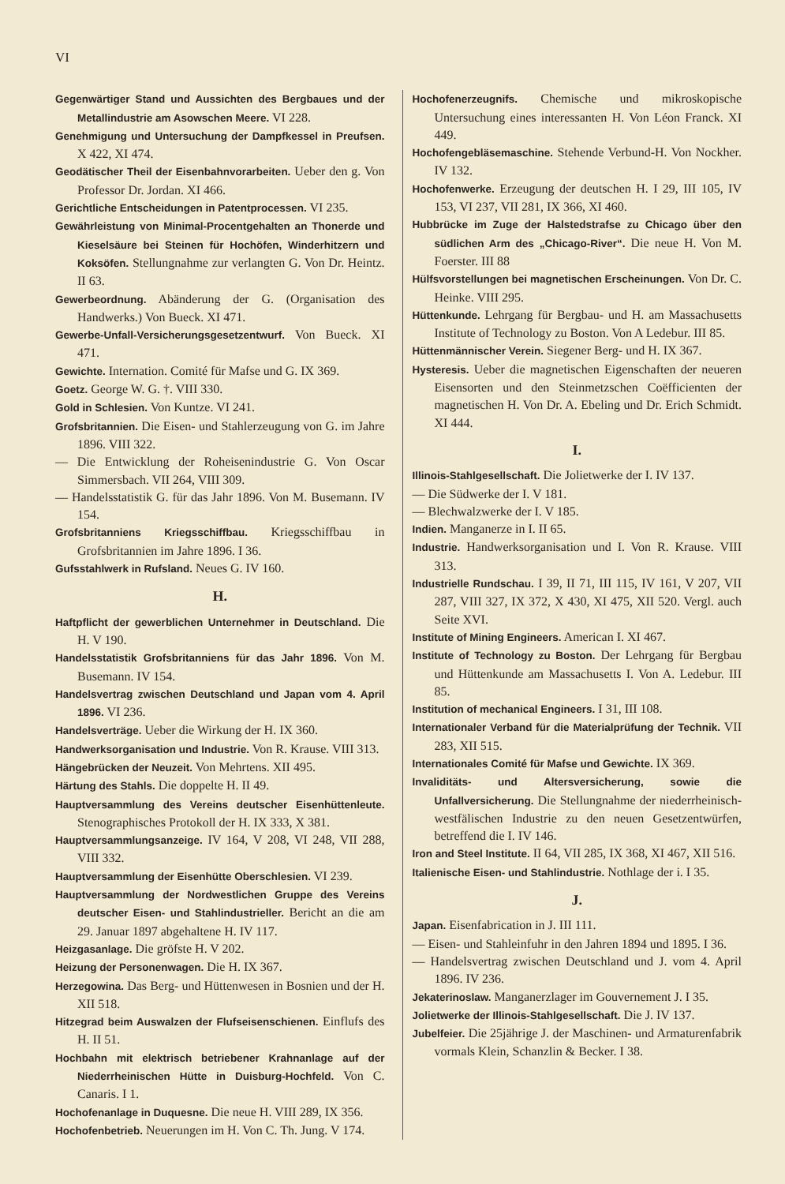VI
Gegenwärtiger Stand und Aussichten des Bergbaues und der Metallindustrie am Asowschen Meere. VI 228.
Genehmigung und Untersuchung der Dampfkessel in Preufsen. X 422, XI 474.
Geodätischer Theil der Eisenbahnvorarbeiten. Ueber den g. Von Professor Dr. Jordan. XI 466.
Gerichtliche Entscheidungen in Patentprocessen. VI 235.
Gewährleistung von Minimal-Procentgehalten an Thonerde und Kieselsäure bei Steinen für Hochöfen, Winderhitzern und Koksöfen. Stellungnahme zur verlangten G. Von Dr. Heintz. II 63.
Gewerbeordnung. Abänderung der G. (Organisation des Handwerks.) Von Bueck. XI 471.
Gewerbe-Unfall-Versicherungsgesetzentwurf. Von Bueck. XI 471.
Gewichte. Internation. Comité für Mafse und G. IX 369.
Goetz. George W. G. †. VIII 330.
Gold in Schlesien. Von Kuntze. VI 241.
Grofsbritannien. Die Eisen- und Stahlerzeugung von G. im Jahre 1896. VIII 322.
— Die Entwicklung der Roheisenindustrie G. Von Oscar Simmersbach. VII 264, VIII 309.
— Handelsstatistik G. für das Jahr 1896. Von M. Busemann. IV 154.
Grofsbritanniens Kriegsschiffbau. Kriegsschiffbau in Grofsbritannien im Jahre 1896. I 36.
Gufsstahlwerk in Rufsland. Neues G. IV 160.
H.
Haftpflicht der gewerblichen Unternehmer in Deutschland. Die H. V 190.
Handelsstatistik Grofsbritanniens für das Jahr 1896. Von M. Busemann. IV 154.
Handelsvertrag zwischen Deutschland und Japan vom 4. April 1896. VI 236.
Handelsverträge. Ueber die Wirkung der H. IX 360.
Handwerksorganisation und Industrie. Von R. Krause. VIII 313.
Hängebrücken der Neuzeit. Von Mehrtens. XII 495.
Härtung des Stahls. Die doppelte H. II 49.
Hauptversammlung des Vereins deutscher Eisenhüttenleute. Stenographisches Protokoll der H. IX 333, X 381.
Hauptversammlungsanzeige. IV 164, V 208, VI 248, VII 288, VIII 332.
Hauptversammlung der Eisenhütte Oberschlesien. VI 239.
Hauptversammlung der Nordwestlichen Gruppe des Vereins deutscher Eisen- und Stahlindustrieller. Bericht an die am 29. Januar 1897 abgehaltene H. IV 117.
Heizgasanlage. Die gröfste H. V 202.
Heizung der Personenwagen. Die H. IX 367.
Herzegowina. Das Berg- und Hüttenwesen in Bosnien und der H. XII 518.
Hitzegrad beim Auswalzen der Flufseisenschienen. Einflufs des H. II 51.
Hochbahn mit elektrisch betriebener Krahnanlage auf der Niederrheinischen Hütte in Duisburg-Hochfeld. Von C. Canaris. I 1.
Hochofenanlage in Duquesne. Die neue H. VIII 289, IX 356.
Hochofenbetrieb. Neuerungen im H. Von C. Th. Jung. V 174.
Hochofenerzeugnifs. Chemische und mikroskopische Untersuchung eines interessanten H. Von Léon Franck. XI 449.
Hochofengebläsemaschine. Stehende Verbund-H. Von Nockher. IV 132.
Hochofenwerke. Erzeugung der deutschen H. I 29, III 105, IV 153, VI 237, VII 281, IX 366, XI 460.
Hubbrücke im Zuge der Halstedstrafse zu Chicago über den südlichen Arm des „Chicago-River“. Die neue H. Von M. Foerster. III 88
Hülfsvorstellungen bei magnetischen Erscheinungen. Von Dr. C. Heinke. VIII 295.
Hüttenkunde. Lehrgang für Bergbau- und H. am Massachusetts Institute of Technology zu Boston. Von A Ledebur. III 85.
Hüttenmännischer Verein. Siegener Berg- und H. IX 367.
Hysteresis. Ueber die magnetischen Eigenschaften der neueren Eisensorten und den Steinmetzschen Coëfficienten der magnetischen H. Von Dr. A. Ebeling und Dr. Erich Schmidt. XI 444.
I.
Illinois-Stahlgesellschaft. Die Jolietwerke der I. IV 137.
— Die Südwerke der I. V 181.
— Blechwalzwerke der I. V 185.
Indien. Manganerze in I. II 65.
Industrie. Handwerksorganisation und I. Von R. Krause. VIII 313.
Industrielle Rundschau. I 39, II 71, III 115, IV 161, V 207, VII 287, VIII 327, IX 372, X 430, XI 475, XII 520. Vergl. auch Seite XVI.
Institute of Mining Engineers. American I. XI 467.
Institute of Technology zu Boston. Der Lehrgang für Bergbau und Hüttenkunde am Massachusetts I. Von A. Ledebur. III 85.
Institution of mechanical Engineers. I 31, III 108.
Internationaler Verband für die Materialprüfung der Technik. VII 283, XII 515.
Internationales Comité für Mafse und Gewichte. IX 369.
Invaliditäts- und Altersversicherung, sowie die Unfallversicherung. Die Stellungnahme der niederrheinisch-westfälischen Industrie zu den neuen Gesetzentwürfen, betreffend die I. IV 146.
Iron and Steel Institute. II 64, VII 285, IX 368, XI 467, XII 516.
Italienische Eisen- und Stahlindustrie. Nothlage der i. I 35.
J.
Japan. Eisenfabrication in J. III 111.
— Eisen- und Stahleinfuhr in den Jahren 1894 und 1895. I 36.
— Handelsvertrag zwischen Deutschland und J. vom 4. April 1896. IV 236.
Jekaterinoslaw. Manganerzlager im Gouvernement J. I 35.
Jolietwerke der Illinois-Stahlgesellschaft. Die J. IV 137.
Jubelfeier. Die 25jährige J. der Maschinen- und Armaturenfabrik vormals Klein, Schanzlin & Becker. I 38.